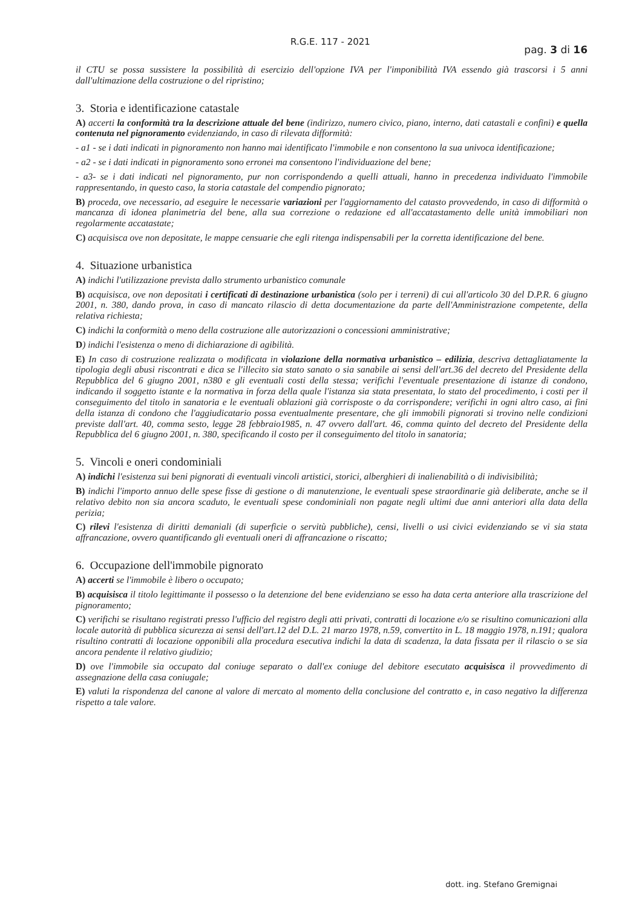R.G.E. 117 - 2021 pag. 3 di 16
il CTU se possa sussistere la possibilità di esercizio dell'opzione IVA per l'imponibilità IVA essendo già trascorsi i 5 anni dall'ultimazione della costruzione o del ripristino;
3. Storia e identificazione catastale
A) accerti la conformità tra la descrizione attuale del bene (indirizzo, numero civico, piano, interno, dati catastali e confini) e quella contenuta nel pignoramento evidenziando, in caso di rilevata difformità:
- a1 - se i dati indicati in pignoramento non hanno mai identificato l'immobile e non consentono la sua univoca identificazione;
- a2 - se i dati indicati in pignoramento sono erronei ma consentono l'individuazione del bene;
- a3- se i dati indicati nel pignoramento, pur non corrispondendo a quelli attuali, hanno in precedenza individuato l'immobile rappresentando, in questo caso, la storia catastale del compendio pignorato;
B) proceda, ove necessario, ad eseguire le necessarie variazioni per l'aggiornamento del catasto provvedendo, in caso di difformità o mancanza di idonea planimetria del bene, alla sua correzione o redazione ed all'accatastamento delle unità immobiliari non regolarmente accatastate;
C) acquisisca ove non depositate, le mappe censuarie che egli ritenga indispensabili per la corretta identificazione del bene.
4. Situazione urbanistica
A) indichi l'utilizzazione prevista dallo strumento urbanistico comunale
B) acquisisca, ove non depositati i certificati di destinazione urbanistica (solo per i terreni) di cui all'articolo 30 del D.P.R. 6 giugno 2001, n. 380, dando prova, in caso di mancato rilascio di detta documentazione da parte dell'Amministrazione competente, della relativa richiesta;
C) indichi la conformità o meno della costruzione alle autorizzazioni o concessioni amministrative;
D) indichi l'esistenza o meno di dichiarazione di agibilità.
E) In caso di costruzione realizzata o modificata in violazione della normativa urbanistico – edilizia, descriva dettagliatamente la tipologia degli abusi riscontrati e dica se l'illecito sia stato sanato o sia sanabile ai sensi dell'art.36 del decreto del Presidente della Repubblica del 6 giugno 2001, n380 e gli eventuali costi della stessa; verifichi l'eventuale presentazione di istanze di condono, indicando il soggetto istante e la normativa in forza della quale l'istanza sia stata presentata, lo stato del procedimento, i costi per il conseguimento del titolo in sanatoria e le eventuali oblazioni già corrisposte o da corrispondere; verifichi in ogni altro caso, ai fini della istanza di condono che l'aggiudicatario possa eventualmente presentare, che gli immobili pignorati si trovino nelle condizioni previste dall'art. 40, comma sesto, legge 28 febbraio1985, n. 47 ovvero dall'art. 46, comma quinto del decreto del Presidente della Repubblica del 6 giugno 2001, n. 380, specificando il costo per il conseguimento del titolo in sanatoria;
5. Vincoli e oneri condominiali
A) indichi l'esistenza sui beni pignorati di eventuali vincoli artistici, storici, alberghieri di inalienabilità o di indivisibilità;
B) indichi l'importo annuo delle spese fisse di gestione o di manutenzione, le eventuali spese straordinarie già deliberate, anche se il relativo debito non sia ancora scaduto, le eventuali spese condominiali non pagate negli ultimi due anni anteriori alla data della perizia;
C) rilevi l'esistenza di diritti demaniali (di superficie o servitù pubbliche), censi, livelli o usi civici evidenziando se vi sia stata affrancazione, ovvero quantificando gli eventuali oneri di affrancazione o riscatto;
6. Occupazione dell'immobile pignorato
A) accerti se l'immobile è libero o occupato;
B) acquisisca il titolo legittimante il possesso o la detenzione del bene evidenziano se esso ha data certa anteriore alla trascrizione del pignoramento;
C) verifichi se risultano registrati presso l'ufficio del registro degli atti privati, contratti di locazione e/o se risultino comunicazioni alla locale autorità di pubblica sicurezza ai sensi dell'art.12 del D.L. 21 marzo 1978, n.59, convertito in L. 18 maggio 1978, n.191; qualora risultino contratti di locazione opponibili alla procedura esecutiva indichi la data di scadenza, la data fissata per il rilascio o se sia ancora pendente il relativo giudizio;
D) ove l'immobile sia occupato dal coniuge separato o dall'ex coniuge del debitore esecutato acquisisca il provvedimento di assegnazione della casa coniugale;
E) valuti la rispondenza del canone al valore di mercato al momento della conclusione del contratto e, in caso negativo la differenza rispetto a tale valore.
dott. ing. Stefano Gremignai